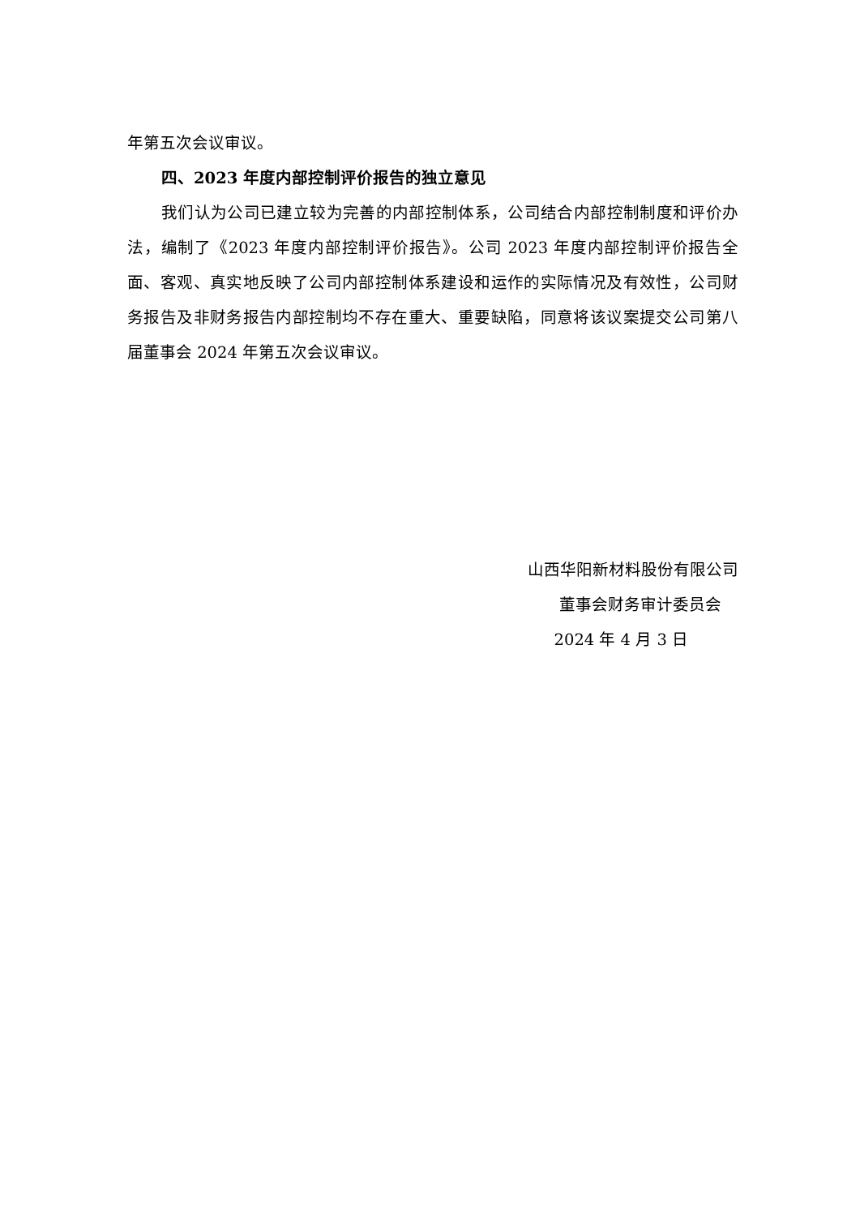年第五次会议审议。
四、2023 年度内部控制评价报告的独立意见
我们认为公司已建立较为完善的内部控制体系，公司结合内部控制制度和评价办法，编制了《2023 年度内部控制评价报告》。公司 2023 年度内部控制评价报告全面、客观、真实地反映了公司内部控制体系建设和运作的实际情况及有效性，公司财务报告及非财务报告内部控制均不存在重大、重要缺陷，同意将该议案提交公司第八届董事会 2024 年第五次会议审议。
山西华阳新材料股份有限公司
董事会财务审计委员会
2024 年 4 月 3 日